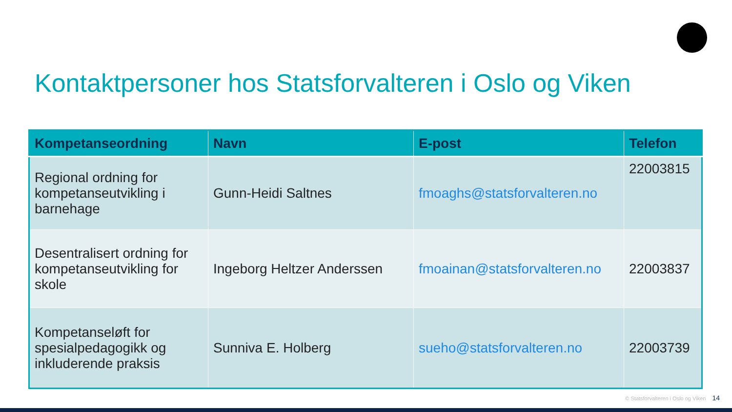Kontaktpersoner hos Statsforvalteren i Oslo og Viken
| Kompetanseordning | Navn | E-post | Telefon |
| --- | --- | --- | --- |
| Regional ordning for kompetanseutvikling i barnehage | Gunn-Heidi Saltnes | fmoaghs@statsforvalteren.no | 22003815 |
| Desentralisert ordning for kompetanseutvikling for skole | Ingeborg Heltzer Anderssen | fmoainan@statsforvalteren.no | 22003837 |
| Kompetanseløft for spesialpedagogikk og inkluderende praksis | Sunniva E. Holberg | sueho@statsforvalteren.no | 22003739 |
© Statsforvalteren i Oslo og Viken 14